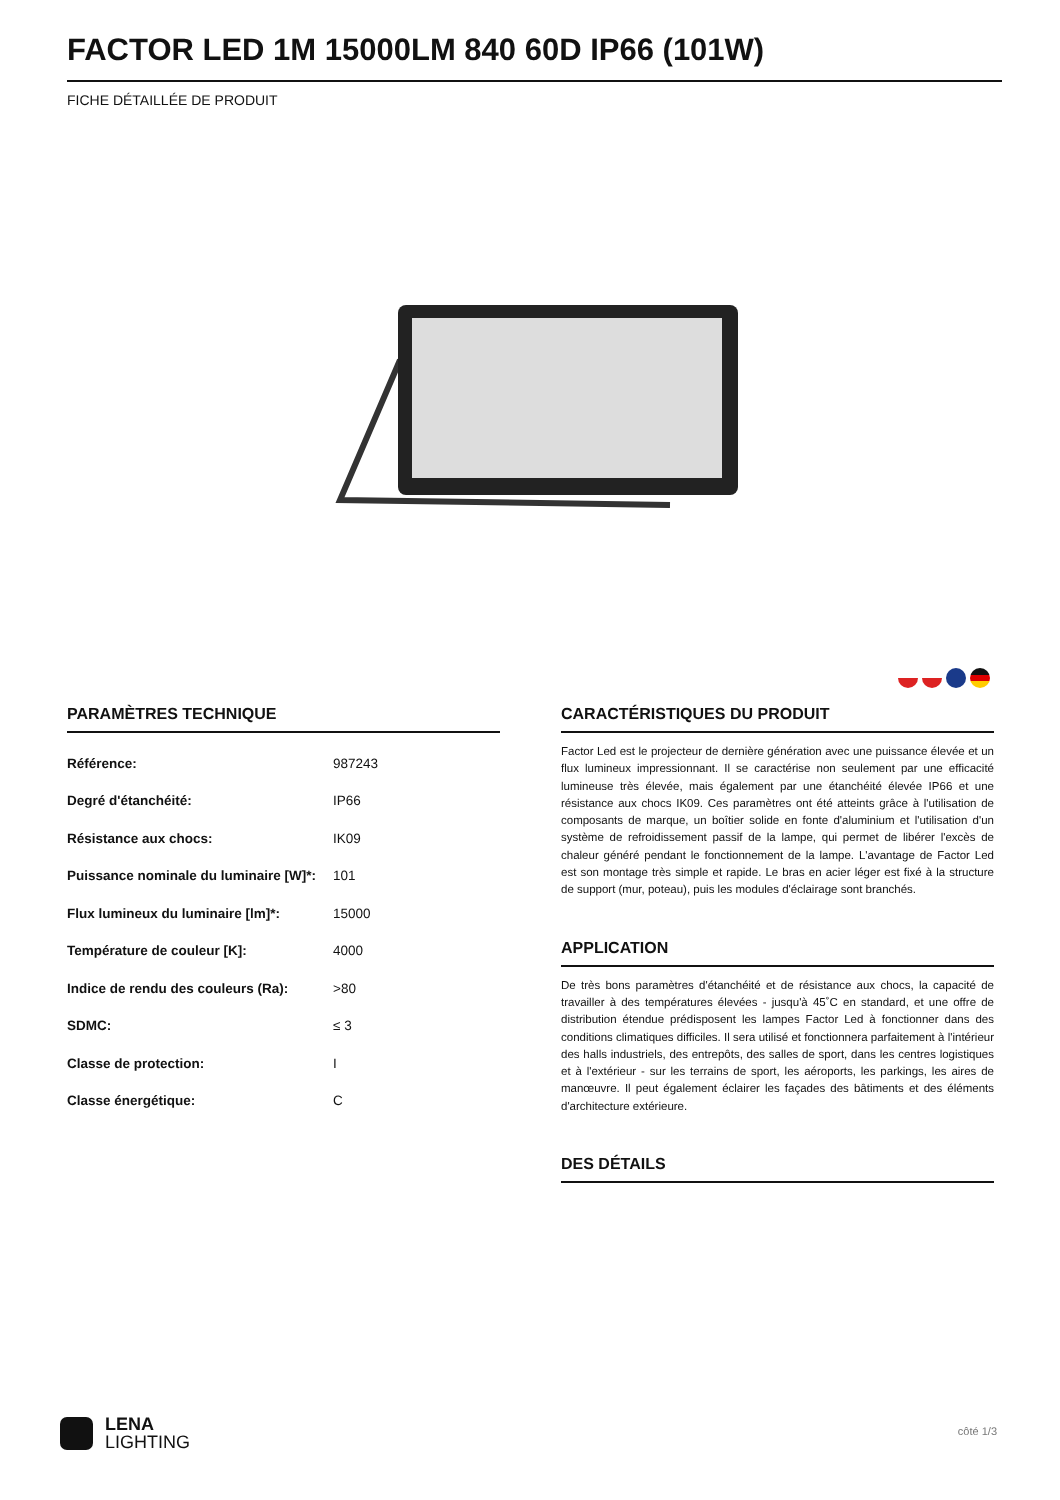FACTOR LED 1M 15000LM 840 60D IP66 (101W)
FICHE DÉTAILLÉE DE PRODUIT
PARAMÈTRES TECHNIQUE
| Référence: | 987243 |
| Degré d'étanchéité: | IP66 |
| Résistance aux chocs: | IK09 |
| Puissance nominale du luminaire [W]*: | 101 |
| Flux lumineux du luminaire [lm]*: | 15000 |
| Température de couleur [K]: | 4000 |
| Indice de rendu des couleurs (Ra): | >80 |
| SDMC: | ≤ 3 |
| Classe de protection: | I |
| Classe énergétique: | C |
CARACTÉRISTIQUES DU PRODUIT
Factor Led est le projecteur de dernière génération avec une puissance élevée et un flux lumineux impressionnant. Il se caractérise non seulement par une efficacité lumineuse très élevée, mais également par une étanchéité élevée IP66 et une résistance aux chocs IK09. Ces paramètres ont été atteints grâce à l'utilisation de composants de marque, un boîtier solide en fonte d'aluminium et l'utilisation d'un système de refroidissement passif de la lampe, qui permet de libérer l'excès de chaleur généré pendant le fonctionnement de la lampe. L'avantage de Factor Led est son montage très simple et rapide. Le bras en acier léger est fixé à la structure de support (mur, poteau), puis les modules d'éclairage sont branchés.
APPLICATION
De très bons paramètres d'étanchéité et de résistance aux chocs, la capacité de travailler à des températures élevées - jusqu'à 45˚C en standard, et une offre de distribution étendue prédisposent les lampes Factor Led à fonctionner dans des conditions climatiques difficiles. Il sera utilisé et fonctionnera parfaitement à l'intérieur des halls industriels, des entrepôts, des salles de sport, dans les centres logistiques et à l'extérieur - sur les terrains de sport, les aéroports, les parkings, les aires de manœuvre. Il peut également éclairer les façades des bâtiments et des éléments d'architecture extérieure.
DES DÉTAILS
LENA
LIGHTING
côté 1/3